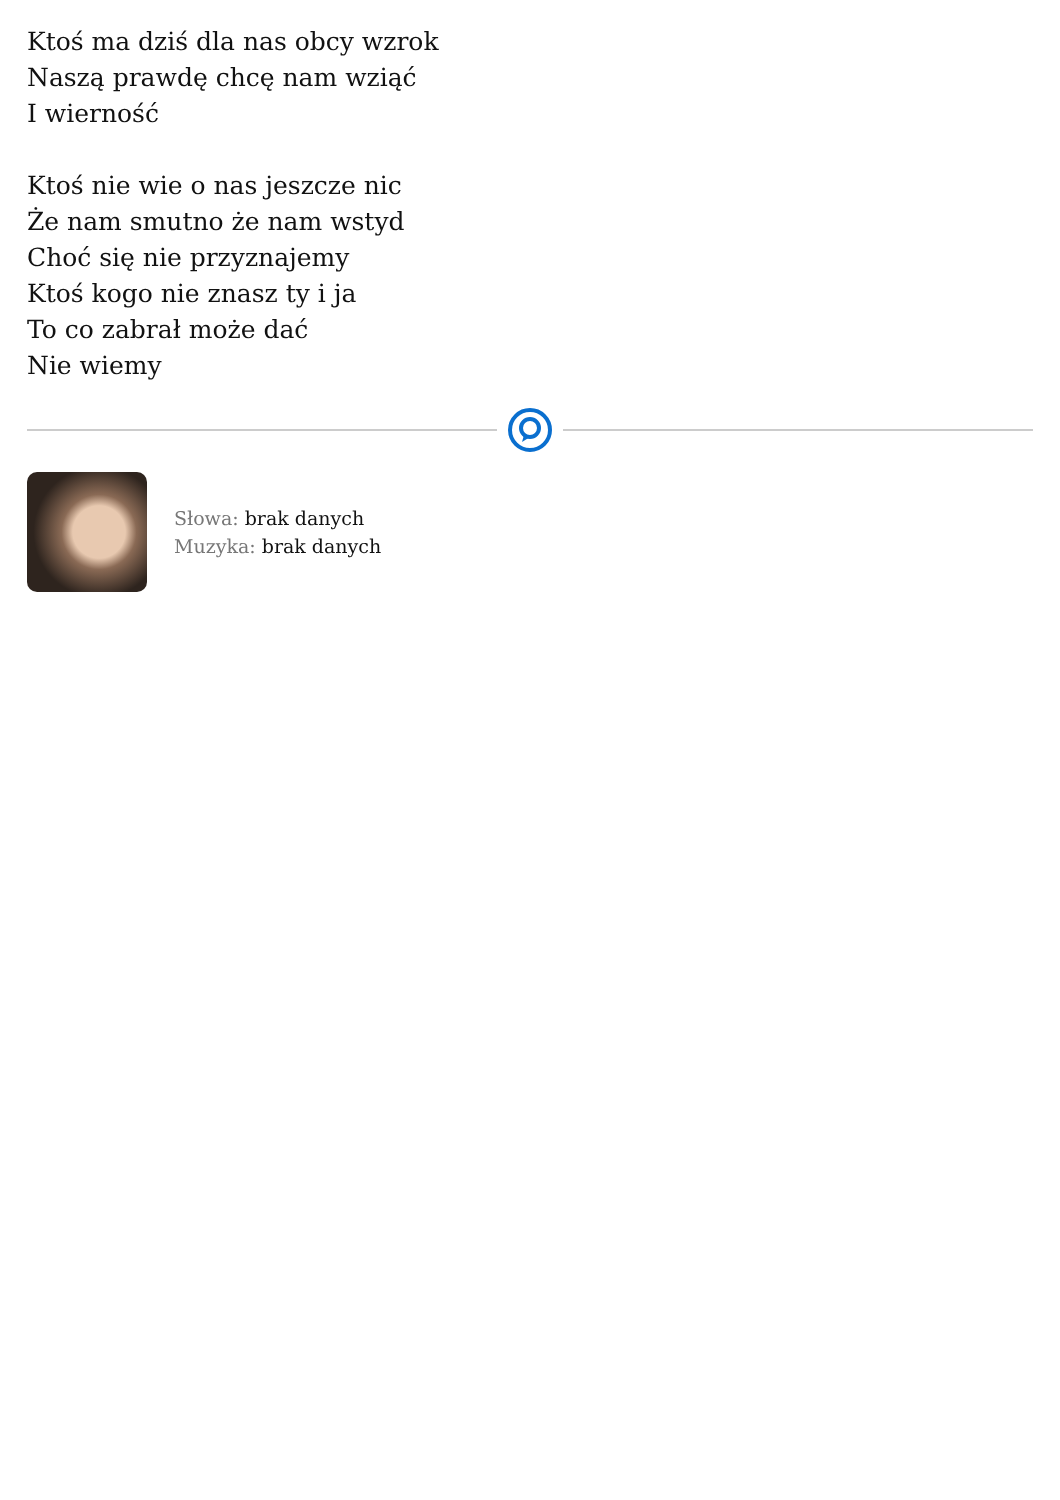Ktoś ma dziś dla nas obcy wzrok
Naszą prawdę chcę nam wziąć
I wierność
Ktoś nie wie o nas jeszcze nic
Że nam smutno że nam wstyd
Choć się nie przyznajemy
Ktoś kogo nie znasz ty i ja
To co zabrał może dać
Nie wiemy
Słowa: brak danych
Muzyka: brak danych